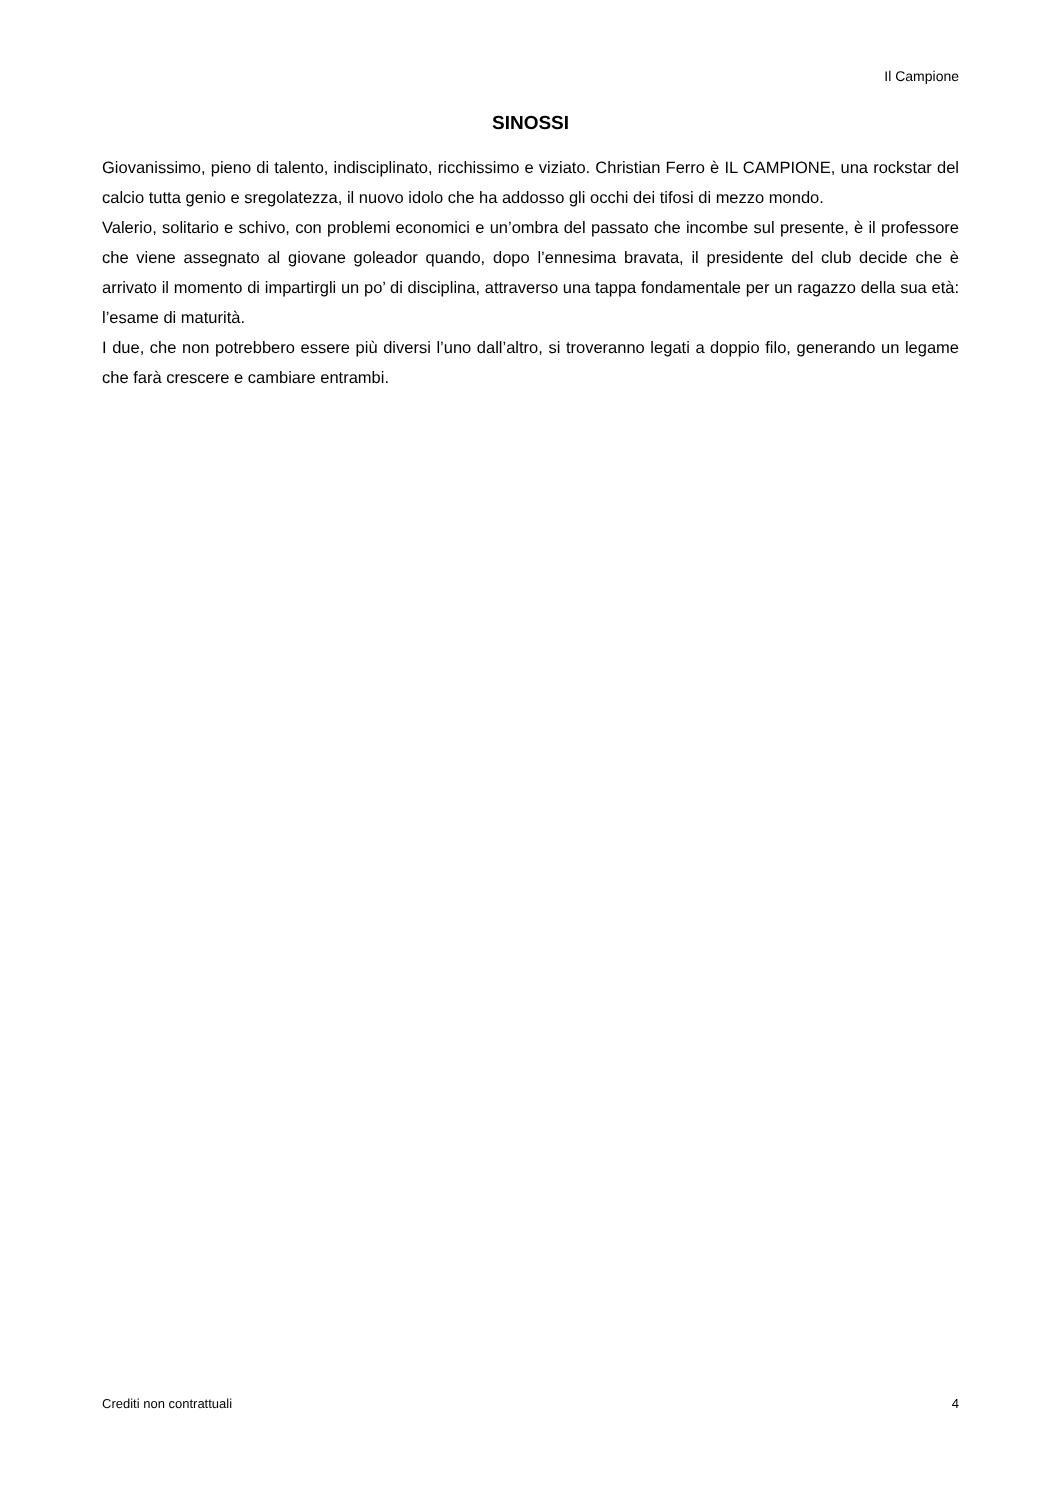Il Campione
SINOSSI
Giovanissimo, pieno di talento, indisciplinato, ricchissimo e viziato. Christian Ferro è IL CAMPIONE, una rockstar del calcio tutta genio e sregolatezza, il nuovo idolo che ha addosso gli occhi dei tifosi di mezzo mondo.
Valerio, solitario e schivo, con problemi economici e un’ombra del passato che incombe sul presente, è il professore che viene assegnato al giovane goleador quando, dopo l’ennesima bravata, il presidente del club decide che è arrivato il momento di impartirgli un po’ di disciplina, attraverso una tappa fondamentale per un ragazzo della sua età: l’esame di maturità.
I due, che non potrebbero essere più diversi l’uno dall’altro, si troveranno legati a doppio filo, generando un legame che farà crescere e cambiare entrambi.
Crediti non contrattuali 4